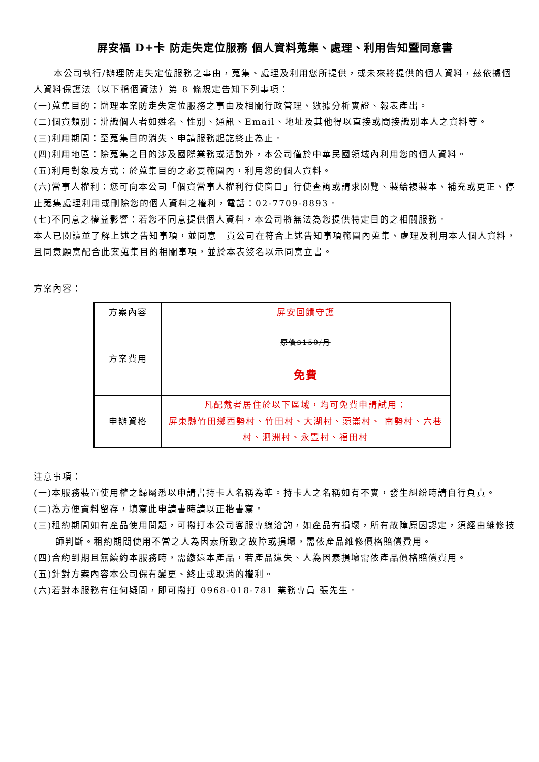屏安福 D+卡 防走失定位服務 個人資料蒐集、處理、利用告知暨同意書
本公司執行/辦理防走失定位服務之事由，蒐集、處理及利用您所提供，或未來將提供的個人資料，茲依據個人資料保護法（以下稱個資法）第 8 條規定告知下列事項：
(一)蒐集目的：辦理本案防走失定位服務之事由及相關行政管理、數據分析實證、報表產出。
(二)個資類別：辨識個人者如姓名、性別、通訊、Email、地址及其他得以直接或間接識別本人之資料等。
(三)利用期間：至蒐集目的消失、申請服務起訖終止為止。
(四)利用地區：除蒐集之目的涉及國際業務或活動外，本公司僅於中華民國領域內利用您的個人資料。
(五)利用對象及方式：於蒐集目的之必要範圍內，利用您的個人資料。
(六)當事人權利：您可向本公司「個資當事人權利行使窗口」行使查詢或請求閱覽、製給複製本、補充或更正、停止蒐集處理利用或刪除您的個人資料之權利，電話：02-7709-8893。
(七)不同意之權益影響：若您不同意提供個人資料，本公司將無法為您提供特定目的之相關服務。
本人已閱讀並了解上述之告知事項，並同意　貴公司在符合上述告知事項範圍內蒐集、處理及利用本人個人資料，且同意願意配合此案蒐集目的相關事項，並於本表簽名以示同意立書。
方案內容：
| 方案內容 | 屏安回饋守護 |
| 方案費用 | 原價$150/月 免費 |
| 申辦資格 | 凡配戴者居住於以下區域，均可免費申請試用： 屏東縣竹田鄉西勢村、竹田村、大湖村、頭崙村、 南勢村、六巷村、泗洲村、永豐村、福田村 |
注意事項：
(一)本服務裝置使用權之歸屬悉以申請書持卡人名稱為準。持卡人之名稱如有不實，發生糾紛時請自行負責。
(二)為方便資料留存，填寫此申請書時請以正楷書寫。
(三)租約期間如有產品使用問題，可撥打本公司客服專線洽詢，如產品有損壞，所有故障原因認定，須經由維修技師判斷。租約期間使用不當之人為因素所致之故障或損壞，需依產品維修價格賠償費用。
(四)合約到期且無續約本服務時，需繳還本產品，若產品遺失、人為因素損壞需依產品價格賠償費用。
(五)針對方案內容本公司保有變更、終止或取消的權利。
(六)若對本服務有任何疑問，即可撥打 0968-018-781 業務專員 張先生。